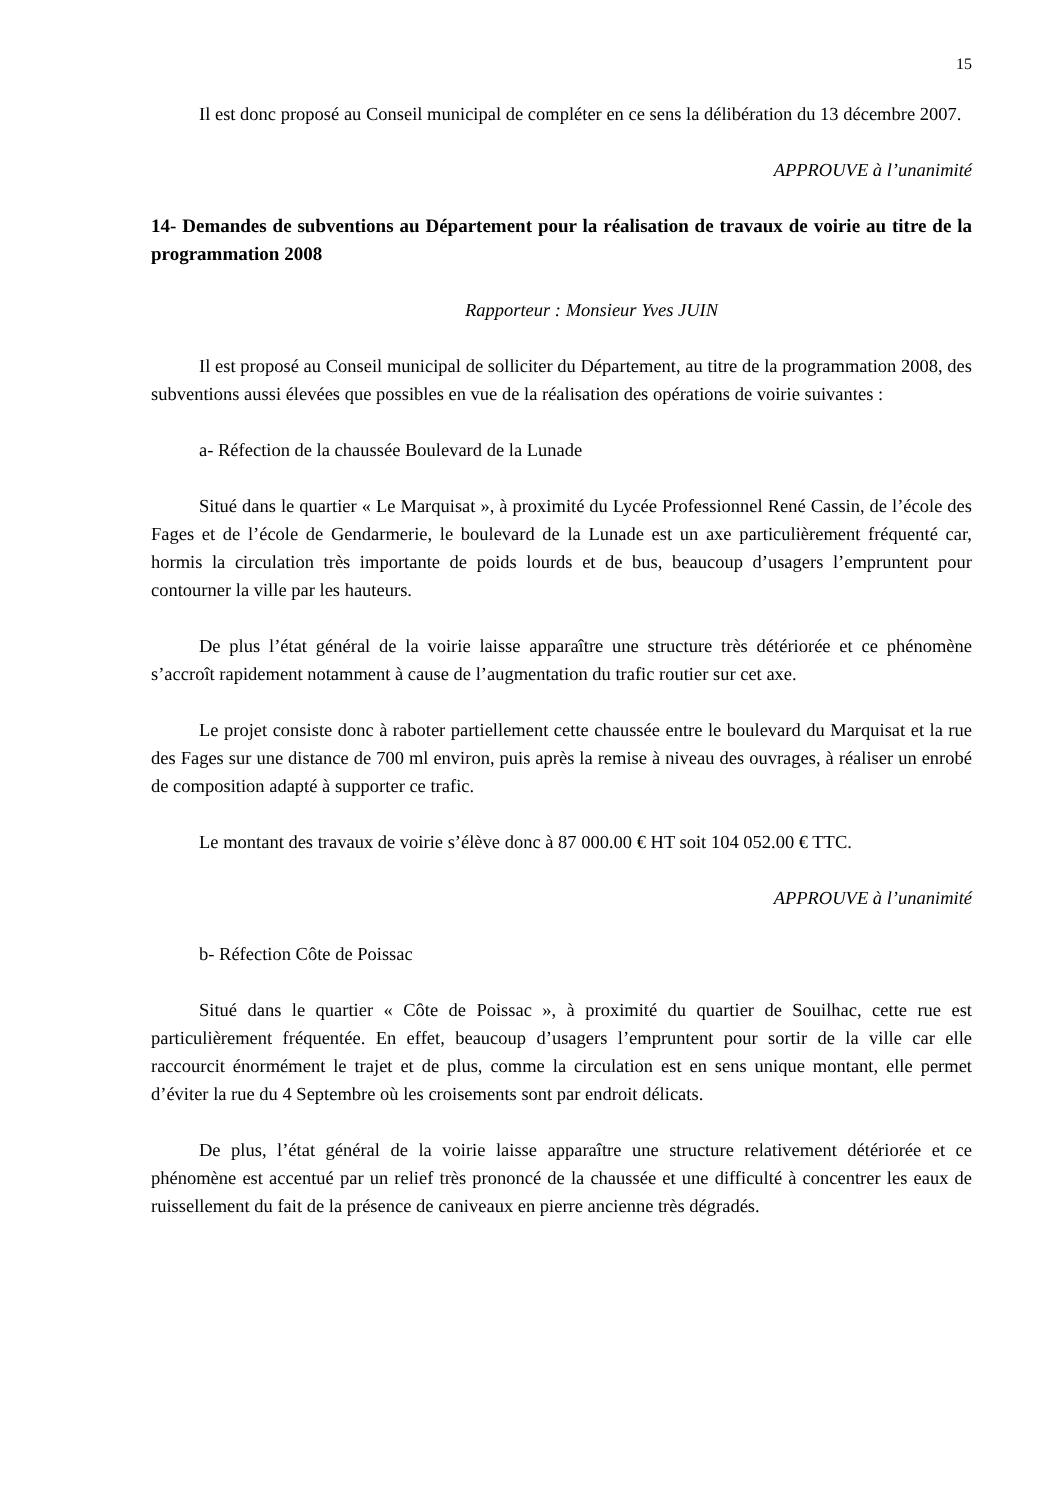15
Il est donc proposé au Conseil municipal de compléter en ce sens la délibération du 13 décembre 2007.
APPROUVE à l’unanimité
14- Demandes de subventions au Département pour la réalisation de travaux de voirie au titre de la programmation 2008
Rapporteur : Monsieur Yves JUIN
Il est proposé au Conseil municipal de solliciter du Département, au titre de la programmation 2008, des subventions aussi élevées que possibles en vue de la réalisation des opérations de voirie suivantes :
a- Réfection de la chaussée Boulevard de la Lunade
Situé dans le quartier « Le Marquisat », à proximité du Lycée Professionnel René Cassin, de l’école des Fages et de l’école de Gendarmerie, le boulevard de la Lunade est un axe particulièrement fréquenté car, hormis la circulation très importante de poids lourds et de bus, beaucoup d’usagers l’empruntent pour contourner la ville par les hauteurs.
De plus l’état général de la voirie laisse apparaître une structure très détériorée et ce phénomène s’accroît rapidement notamment à cause de l’augmentation du trafic routier sur cet axe.
Le projet consiste donc à raboter partiellement cette chaussée entre le boulevard du Marquisat et la rue des Fages sur une distance de 700 ml environ, puis après la remise à niveau des ouvrages, à réaliser un enrobé de composition adapté à supporter ce trafic.
Le montant des travaux de voirie s’élève donc à 87 000.00 € HT soit 104 052.00 € TTC.
APPROUVE à l’unanimité
b- Réfection Côte de Poissac
Situé dans le quartier « Côte de Poissac », à proximité du quartier de Souilhac, cette rue est particulièrement fréquentée. En effet, beaucoup d’usagers l’empruntent pour sortir de la ville car elle raccourcit énormément le trajet et de plus, comme la circulation est en sens unique montant, elle permet d’éviter la rue du 4 Septembre où les croisements sont par endroit délicats.
De plus, l’état général de la voirie laisse apparaître une structure relativement détériorée et ce phénomène est accentué par un relief très prononcé de la chaussée et une difficulté à concentrer les eaux de ruissellement du fait de la présence de caniveaux en pierre ancienne très dégradés.